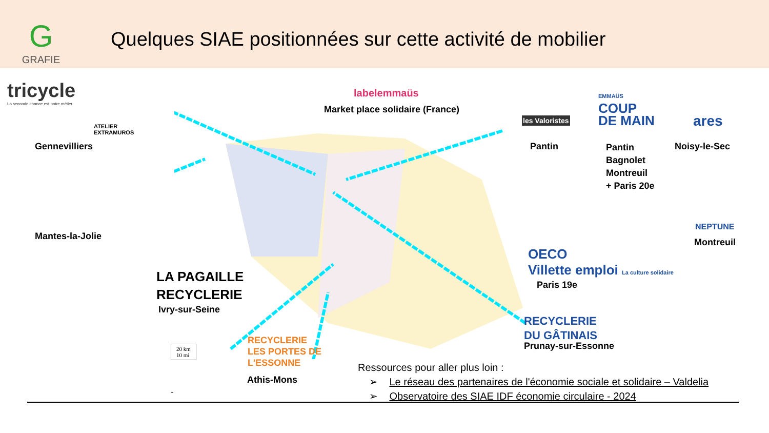G
GRAFIE
Quelques SIAE positionnées sur cette activité de mobilier
tricycle
La seconde chance est notre métier
ATELIER
EXTRAMUROS
Gennevilliers
Mantes-la-Jolie
labelemmaüs
Market place solidaire (France)
les Valoristes
EMMAÜS
COUP
DE MAIN
ares
Pantin
Pantin
Bagnolet
Montreuil
+ Paris 20e
Noisy-le-Sec
NEPTUNE
Montreuil
OECO
Villette emploi La culture solidaire
Paris 19e
LA PAGAILLE
RECYCLERIE
Ivry-sur-Seine
RECYCLERIE
DU GÂTINAIS
Prunay-sur-Essonne
RECYCLERIE
LES PORTES DE
L'ESSONNE
Athis-Mons
20 km
10 mi
-
Ressources pour aller plus loin :
➢ Le réseau des partenaires de l'économie sociale et solidaire – Valdelia
➢ Observatoire des SIAE IDF économie circulaire - 2024